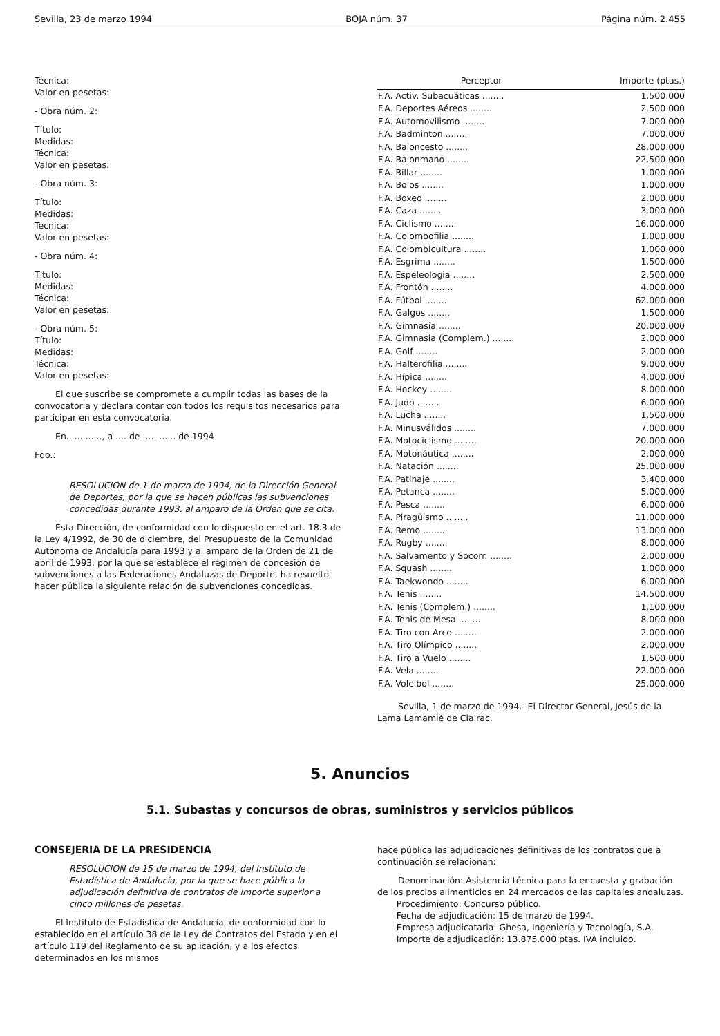Sevilla, 23 de marzo 1994 BOJA núm. 37 Página núm. 2.455
Técnica:
Valor en pesetas:
- Obra núm. 2:
Título:
Medidas:
Técnica:
Valor en pesetas:
- Obra núm. 3:
Título:
Medidas:
Técnica:
Valor en pesetas:
- Obra núm. 4:
Título:
Medidas:
Técnica:
Valor en pesetas:
- Obra núm. 5:
Título:
Medidas:
Técnica:
Valor en pesetas:
El que suscribe se compromete a cumplir todas las bases de la convocatoria y declara contar con todos los requisitos necesarios para participar en esta convocatoria.
En............., a .... de ............ de 1994
Fdo.:
RESOLUCION de 1 de marzo de 1994, de la Dirección General de Deportes, por la que se hacen públicas las subvenciones concedidas durante 1993, al amparo de la Orden que se cita.
Esta Dirección, de conformidad con lo dispuesto en el art. 18.3 de la Ley 4/1992, de 30 de diciembre, del Presupuesto de la Comunidad Autónoma de Andalucía para 1993 y al amparo de la Orden de 21 de abril de 1993, por la que se establece el régimen de concesión de subvenciones a las Federaciones Andaluzas de Deporte, ha resuelto hacer pública la siguiente relación de subvenciones concedidas.
| Perceptor | Importe (ptas.) |
| --- | --- |
| F.A. Activ. Subacuáticas ........ | 1.500.000 |
| F.A. Deportes Aéreos ........ | 2.500.000 |
| F.A. Automovilismo ........ | 7.000.000 |
| F.A. Badminton ........ | 7.000.000 |
| F.A. Baloncesto ........ | 28.000.000 |
| F.A. Balonmano ........ | 22.500.000 |
| F.A. Billar ........ | 1.000.000 |
| F.A. Bolos ........ | 1.000.000 |
| F.A. Boxeo ........ | 2.000.000 |
| F.A. Caza ........ | 3.000.000 |
| F.A. Ciclismo ........ | 16.000.000 |
| F.A. Colombofilia ........ | 1.000.000 |
| F.A. Colombicultura ........ | 1.000.000 |
| F.A. Esgrima ........ | 1.500.000 |
| F.A. Espeleología ........ | 2.500.000 |
| F.A. Frontón ........ | 4.000.000 |
| F.A. Fútbol ........ | 62.000.000 |
| F.A. Galgos ........ | 1.500.000 |
| F.A. Gimnasia ........ | 20.000.000 |
| F.A. Gimnasia (Complem.) ........ | 2.000.000 |
| F.A. Golf ........ | 2.000.000 |
| F.A. Halterofilia ........ | 9.000.000 |
| F.A. Hípica ........ | 4.000.000 |
| F.A. Hockey ........ | 8.000.000 |
| F.A. Judo ........ | 6.000.000 |
| F.A. Lucha ........ | 1.500.000 |
| F.A. Minusválidos ........ | 7.000.000 |
| F.A. Motociclismo ........ | 20.000.000 |
| F.A. Motonáutica ........ | 2.000.000 |
| F.A. Natación ........ | 25.000.000 |
| F.A. Patinaje ........ | 3.400.000 |
| F.A. Petanca ........ | 5.000.000 |
| F.A. Pesca ........ | 6.000.000 |
| F.A. Piragüismo ........ | 11.000.000 |
| F.A. Remo ........ | 13.000.000 |
| F.A. Rugby ........ | 8.000.000 |
| F.A. Salvamento y Socorr. ........ | 2.000.000 |
| F.A. Squash ........ | 1.000.000 |
| F.A. Taekwondo ........ | 6.000.000 |
| F.A. Tenis ........ | 14.500.000 |
| F.A. Tenis (Complem.) ........ | 1.100.000 |
| F.A. Tenis de Mesa ........ | 8.000.000 |
| F.A. Tiro con Arco ........ | 2.000.000 |
| F.A. Tiro Olímpico ........ | 2.000.000 |
| F.A. Tiro a Vuelo ........ | 1.500.000 |
| F.A. Vela ........ | 22.000.000 |
| F.A. Voleibol ........ | 25.000.000 |
Sevilla, 1 de marzo de 1994.- El Director General, Jesús de la Lama Lamamié de Clairac.
5. Anuncios
5.1. Subastas y concursos de obras, suministros y servicios públicos
CONSEJERIA DE LA PRESIDENCIA
RESOLUCION de 15 de marzo de 1994, del Instituto de Estadística de Andalucía, por la que se hace pública la adjudicación definitiva de contratos de importe superior a cinco millones de pesetas.
El Instituto de Estadística de Andalucía, de conformidad con lo establecido en el artículo 38 de la Ley de Contratos del Estado y en el artículo 119 del Reglamento de su aplicación, y a los efectos determinados en los mismos
hace pública las adjudicaciones definitivas de los contratos que a continuación se relacionan:
Denominación: Asistencia técnica para la encuesta y grabación de los precios alimenticios en 24 mercados de las capitales andaluzas.
Procedimiento: Concurso público.
Fecha de adjudicación: 15 de marzo de 1994.
Empresa adjudicataria: Ghesa, Ingeniería y Tecnología, S.A.
Importe de adjudicación: 13.875.000 ptas. IVA incluido.